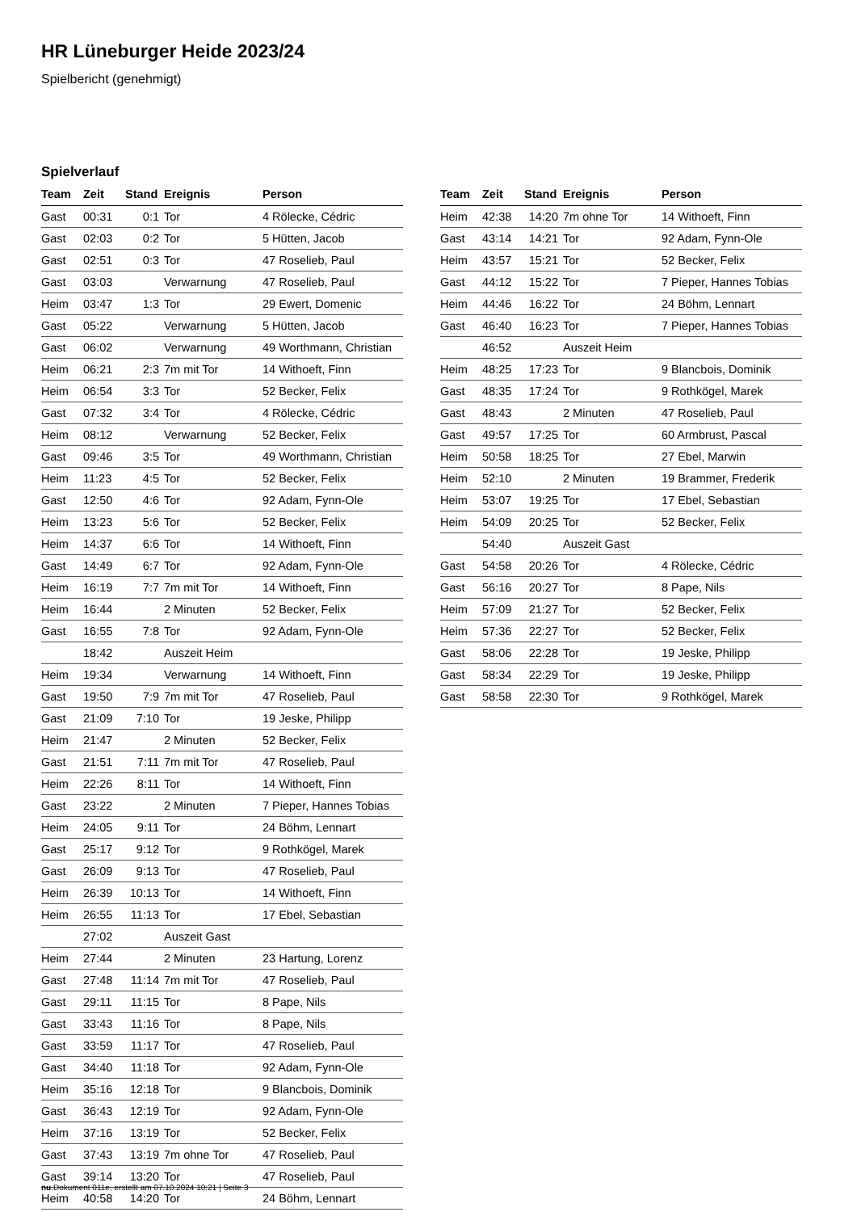HR Lüneburger Heide 2023/24
Spielbericht (genehmigt)
Spielverlauf
| Team | Zeit | Stand | Ereignis | Person |
| --- | --- | --- | --- | --- |
| Gast | 00:31 | 0:1 | Tor | 4 Rölecke, Cédric |
| Gast | 02:03 | 0:2 | Tor | 5 Hütten, Jacob |
| Gast | 02:51 | 0:3 | Tor | 47 Roselieb, Paul |
| Gast | 03:03 | | Verwarnung | 47 Roselieb, Paul |
| Heim | 03:47 | 1:3 | Tor | 29 Ewert, Domenic |
| Gast | 05:22 | | Verwarnung | 5 Hütten, Jacob |
| Gast | 06:02 | | Verwarnung | 49 Worthmann, Christian |
| Heim | 06:21 | 2:3 | 7m mit Tor | 14 Withoeft, Finn |
| Heim | 06:54 | 3:3 | Tor | 52 Becker, Felix |
| Gast | 07:32 | 3:4 | Tor | 4 Rölecke, Cédric |
| Heim | 08:12 | | Verwarnung | 52 Becker, Felix |
| Gast | 09:46 | 3:5 | Tor | 49 Worthmann, Christian |
| Heim | 11:23 | 4:5 | Tor | 52 Becker, Felix |
| Gast | 12:50 | 4:6 | Tor | 92 Adam, Fynn-Ole |
| Heim | 13:23 | 5:6 | Tor | 52 Becker, Felix |
| Heim | 14:37 | 6:6 | Tor | 14 Withoeft, Finn |
| Gast | 14:49 | 6:7 | Tor | 92 Adam, Fynn-Ole |
| Heim | 16:19 | 7:7 | 7m mit Tor | 14 Withoeft, Finn |
| Heim | 16:44 | | 2 Minuten | 52 Becker, Felix |
| Gast | 16:55 | 7:8 | Tor | 92 Adam, Fynn-Ole |
| | 18:42 | | Auszeit Heim | |
| Heim | 19:34 | | Verwarnung | 14 Withoeft, Finn |
| Gast | 19:50 | 7:9 | 7m mit Tor | 47 Roselieb, Paul |
| Gast | 21:09 | 7:10 | Tor | 19 Jeske, Philipp |
| Heim | 21:47 | | 2 Minuten | 52 Becker, Felix |
| Gast | 21:51 | 7:11 | 7m mit Tor | 47 Roselieb, Paul |
| Heim | 22:26 | 8:11 | Tor | 14 Withoeft, Finn |
| Gast | 23:22 | | 2 Minuten | 7 Pieper, Hannes Tobias |
| Heim | 24:05 | 9:11 | Tor | 24 Böhm, Lennart |
| Gast | 25:17 | 9:12 | Tor | 9 Rothkögel, Marek |
| Gast | 26:09 | 9:13 | Tor | 47 Roselieb, Paul |
| Heim | 26:39 | 10:13 | Tor | 14 Withoeft, Finn |
| Heim | 26:55 | 11:13 | Tor | 17 Ebel, Sebastian |
| | 27:02 | | Auszeit Gast | |
| Heim | 27:44 | | 2 Minuten | 23 Hartung, Lorenz |
| Gast | 27:48 | 11:14 | 7m mit Tor | 47 Roselieb, Paul |
| Gast | 29:11 | 11:15 | Tor | 8 Pape, Nils |
| Gast | 33:43 | 11:16 | Tor | 8 Pape, Nils |
| Gast | 33:59 | 11:17 | Tor | 47 Roselieb, Paul |
| Gast | 34:40 | 11:18 | Tor | 92 Adam, Fynn-Ole |
| Heim | 35:16 | 12:18 | Tor | 9 Blancbois, Dominik |
| Gast | 36:43 | 12:19 | Tor | 92 Adam, Fynn-Ole |
| Heim | 37:16 | 13:19 | Tor | 52 Becker, Felix |
| Gast | 37:43 | 13:19 | 7m ohne Tor | 47 Roselieb, Paul |
| Gast | 39:14 | 13:20 | Tor | 47 Roselieb, Paul |
| Heim | 40:58 | 14:20 | Tor | 24 Böhm, Lennart |
| Team | Zeit | Stand | Ereignis | Person |
| --- | --- | --- | --- | --- |
| Heim | 42:38 | 14:20 | 7m ohne Tor | 14 Withoeft, Finn |
| Gast | 43:14 | 14:21 | Tor | 92 Adam, Fynn-Ole |
| Heim | 43:57 | 15:21 | Tor | 52 Becker, Felix |
| Gast | 44:12 | 15:22 | Tor | 7 Pieper, Hannes Tobias |
| Heim | 44:46 | 16:22 | Tor | 24 Böhm, Lennart |
| Gast | 46:40 | 16:23 | Tor | 7 Pieper, Hannes Tobias |
| | 46:52 | | Auszeit Heim | |
| Heim | 48:25 | 17:23 | Tor | 9 Blancbois, Dominik |
| Gast | 48:35 | 17:24 | Tor | 9 Rothkögel, Marek |
| Gast | 48:43 | | 2 Minuten | 47 Roselieb, Paul |
| Gast | 49:57 | 17:25 | Tor | 60 Armbrust, Pascal |
| Heim | 50:58 | 18:25 | Tor | 27 Ebel, Marwin |
| Heim | 52:10 | | 2 Minuten | 19 Brammer, Frederik |
| Heim | 53:07 | 19:25 | Tor | 17 Ebel, Sebastian |
| Heim | 54:09 | 20:25 | Tor | 52 Becker, Felix |
| | 54:40 | | Auszeit Gast | |
| Gast | 54:58 | 20:26 | Tor | 4 Rölecke, Cédric |
| Gast | 56:16 | 20:27 | Tor | 8 Pape, Nils |
| Heim | 57:09 | 21:27 | Tor | 52 Becker, Felix |
| Heim | 57:36 | 22:27 | Tor | 52 Becker, Felix |
| Gast | 58:06 | 22:28 | Tor | 19 Jeske, Philipp |
| Gast | 58:34 | 22:29 | Tor | 19 Jeske, Philipp |
| Gast | 58:58 | 22:30 | Tor | 9 Rothkögel, Marek |
nu.Dokument 011e, erstellt am 07.10.2024 10:21 | Seite 3